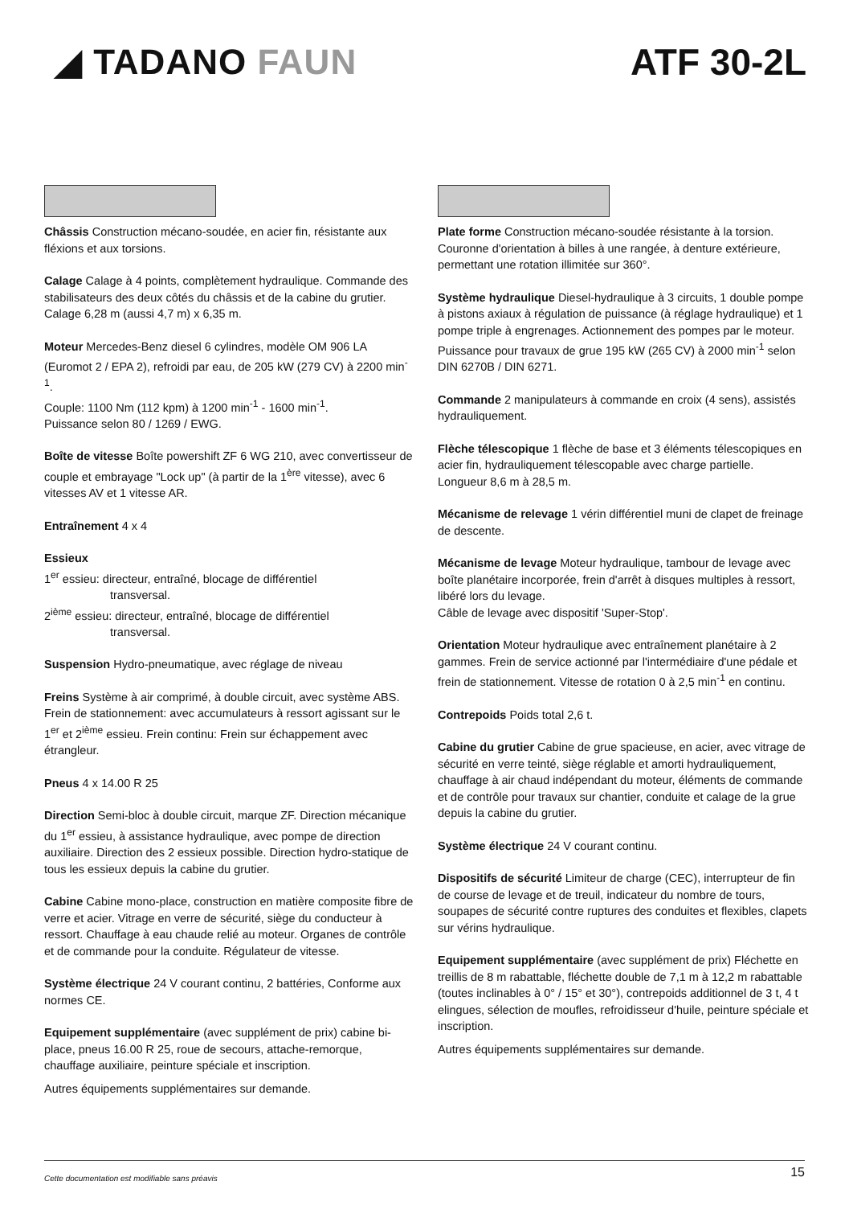◢ TADANO FAUN ATF 30-2L
Châssis Construction mécano-soudée, en acier fin, résistante aux fléxions et aux torsions.
Calage Calage à 4 points, complètement hydraulique. Commande des stabilisateurs des deux côtés du châssis et de la cabine du grutier. Calage 6,28 m (aussi 4,7 m) x 6,35 m.
Moteur Mercedes-Benz diesel 6 cylindres, modèle OM 906 LA (Euromot 2 / EPA 2), refroidi par eau, de 205 kW (279 CV) à 2200 min<sup>-1</sup>.
Couple: 1100 Nm (112 kpm) à 1200 min<sup>-1</sup> - 1600 min<sup>-1</sup>.
Puissance selon 80 / 1269 / EWG.
Boîte de vitesse Boîte powershift ZF 6 WG 210, avec convertisseur de couple et embrayage "Lock up" (à partir de la 1<sup>ère</sup> vitesse), avec 6 vitesses AV et 1 vitesse AR.
Entraînement 4 x 4
Essieux
1<sup>er</sup> essieu: directeur, entraîné, blocage de différentiel
transversal.
2<sup>ième</sup> essieu: directeur, entraîné, blocage de différentiel
transversal.
Suspension Hydro-pneumatique, avec réglage de niveau
Freins Système à air comprimé, à double circuit, avec système ABS. Frein de stationnement: avec accumulateurs à ressort agissant sur le 1<sup>er</sup> et 2<sup>ième</sup> essieu. Frein continu: Frein sur échappement avec étrangleur.
Pneus 4 x 14.00 R 25
Direction Semi-bloc à double circuit, marque ZF. Direction mécanique du 1<sup>er</sup> essieu, à assistance hydraulique, avec pompe de direction auxiliaire. Direction des 2 essieux possible. Direction hydro-statique de tous les essieux depuis la cabine du grutier.
Cabine Cabine mono-place, construction en matière composite fibre de verre et acier. Vitrage en verre de sécurité, siège du conducteur à ressort. Chauffage à eau chaude relié au moteur. Organes de contrôle et de commande pour la conduite. Régulateur de vitesse.
Système électrique 24 V courant continu, 2 battéries, Conforme aux normes CE.
Equipement supplémentaire (avec supplément de prix) cabine bi-place, pneus 16.00 R 25, roue de secours, attache-remorque, chauffage auxiliaire, peinture spéciale et inscription.
Autres équipements supplémentaires sur demande.
Plate forme Construction mécano-soudée résistante à la torsion. Couronne d'orientation à billes à une rangée, à denture extérieure, permettant une rotation illimitée sur 360°.
Système hydraulique Diesel-hydraulique à 3 circuits, 1 double pompe à pistons axiaux à régulation de puissance (à réglage hydraulique) et 1 pompe triple à engrenages. Actionnement des pompes par le moteur. Puissance pour travaux de grue 195 kW (265 CV) à 2000 min<sup>-1</sup> selon DIN 6270B / DIN 6271.
Commande 2 manipulateurs à commande en croix (4 sens), assistés hydrauliquement.
Flèche télescopique 1 flèche de base et 3 éléments télescopiques en acier fin, hydrauliquement télescopable avec charge partielle.
Longueur 8,6 m à 28,5 m.
Mécanisme de relevage 1 vérin différentiel muni de clapet de freinage de descente.
Mécanisme de levage Moteur hydraulique, tambour de levage avec boîte planétaire incorporée, frein d'arrêt à disques multiples à ressort, libéré lors du levage.
Câble de levage avec dispositif 'Super-Stop'.
Orientation Moteur hydraulique avec entraînement planétaire à 2 gammes. Frein de service actionné par l'intermédiaire d'une pédale et frein de stationnement. Vitesse de rotation 0 à 2,5 min<sup>-1</sup> en continu.
Contrepoids Poids total 2,6 t.
Cabine du grutier Cabine de grue spacieuse, en acier, avec vitrage de sécurité en verre teinté, siège réglable et amorti hydrauliquement, chauffage à air chaud indépendant du moteur, éléments de commande et de contrôle pour travaux sur chantier, conduite et calage de la grue depuis la cabine du grutier.
Système électrique 24 V courant continu.
Dispositifs de sécurité Limiteur de charge (CEC), interrupteur de fin de course de levage et de treuil, indicateur du nombre de tours, soupapes de sécurité contre ruptures des conduites et flexibles, clapets sur vérins hydraulique.
Equipement supplémentaire (avec supplément de prix) Fléchette en treillis de 8 m rabattable, fléchette double de 7,1 m à 12,2 m rabattable (toutes inclinables à 0° / 15° et 30°), contrepoids additionnel de 3 t, 4 t elingues, sélection de moufles, refroidisseur d'huile, peinture spéciale et inscription.
Autres équipements supplémentaires sur demande.
Cette documentation est modifiable sans préavis 15